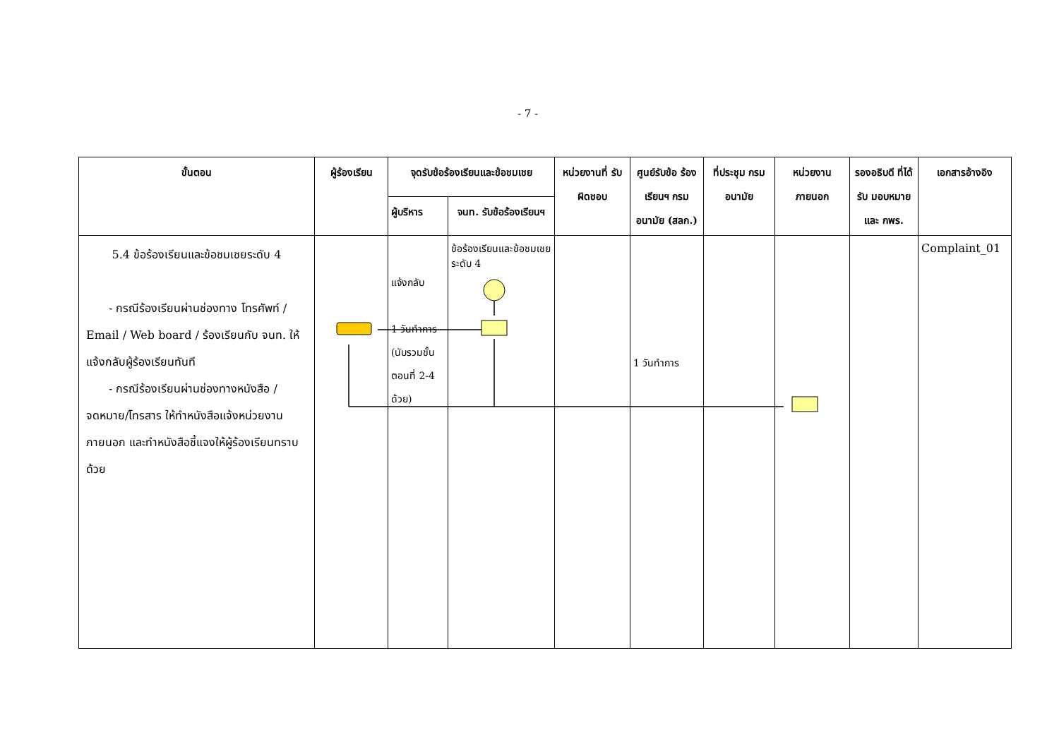- 7 -
| ขั้นตอน | ผู้ร้องเรียน | จุดรับข้อร้องเรียนและข้อชมเชย | | หน่วยงานที่ รับผิดชอบ | ศูนย์รับข้อ ร้องเรียนฯ กรมอนามัย (สลก.) | ที่ประชุม กรมอนามัย | หน่วยงาน ภายนอก | รองอธิบดี ที่ได้รับ มอบหมาย และ กพร. | เอกสารอ้างอิง |
| --- | --- | --- | --- | --- | --- | --- | --- | --- | --- |
| | | ผู้บริหาร | จนท. รับข้อร้องเรียนฯ | | | | | | |
| 5.4 ข้อร้องเรียนและข้อชมเชยระดับ 4 - กรณีร้องเรียนผ่านช่องทาง โทรศัพท์ / Email / Web board / ร้องเรียนกับ จนท. ให้แจ้งกลับผู้ร้องเรียนทันที - กรณีร้องเรียนผ่านช่องทางหนังสือ / จดหมาย/โทรสาร ให้ทำหนังสือแจ้งหน่วยงานภายนอก และทำหนังสือชี้แจงให้ผู้ร้องเรียนทราบด้วย | | แจ้งกลับ 1 วันทำการ (นับรวมขั้นตอนที่ 2-4 ด้วย) | ข้อร้องเรียนและข้อชมเชยระดับ 4 | | 1 วันทำการ | | | | Complaint_01 |